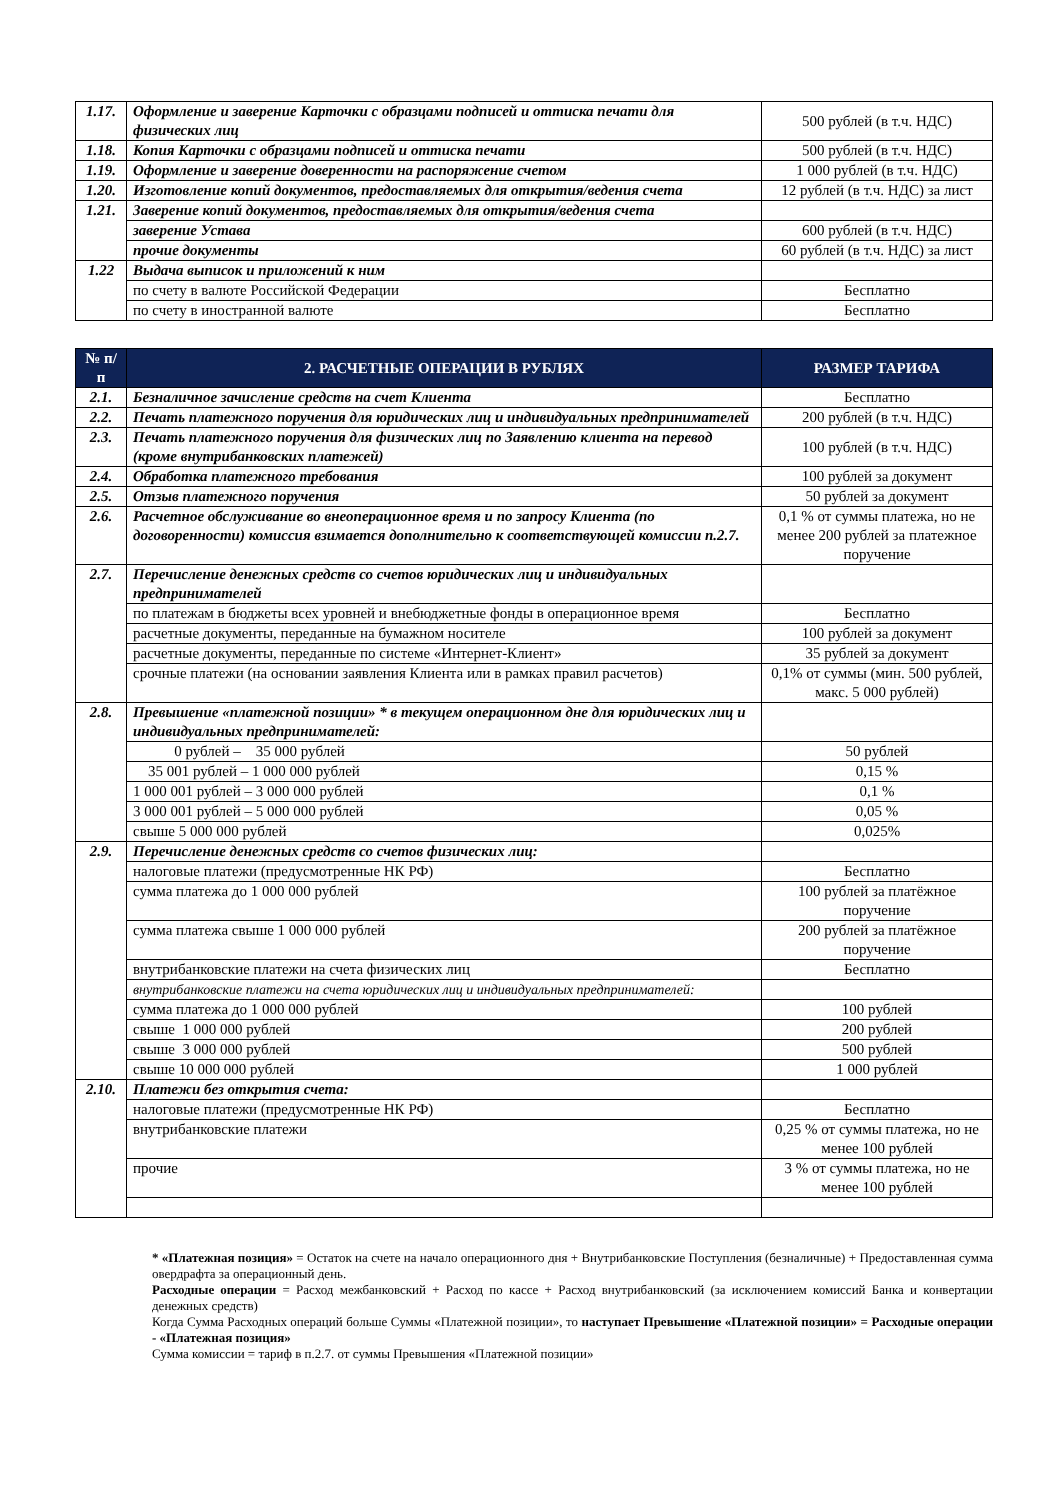| 1.17. | Оформление и заверение Карточки с образцами подписей и оттиска печати для физических лиц | 500 рублей (в т.ч. НДС) |
| 1.18. | Копия Карточки с образцами подписей и оттиска печати | 500 рублей (в т.ч. НДС) |
| 1.19. | Оформление и заверение доверенности на распоряжение счетом | 1 000 рублей (в т.ч. НДС) |
| 1.20. | Изготовление копий документов, предоставляемых для открытия/ведения счета | 12 рублей (в т.ч. НДС) за лист |
| 1.21. | Заверение копий документов, предоставляемых для открытия/ведения счета | |
| | заверение Устава | 600 рублей (в т.ч. НДС) |
| | прочие документы | 60 рублей (в т.ч. НДС) за лист |
| 1.22 | Выдача выписок и приложений к ним | |
| | по счету в валюте Российской Федерации | Бесплатно |
| | по счету в иностранной валюте | Бесплатно |
| № п/п | 2. РАСЧЕТНЫЕ ОПЕРАЦИИ В РУБЛЯХ | РАЗМЕР ТАРИФА |
| --- | --- | --- |
| 2.1. | Безналичное зачисление средств на счет Клиента | Бесплатно |
| 2.2. | Печать платежного поручения для юридических лиц и индивидуальных предпринимателей | 200 рублей (в т.ч. НДС) |
| 2.3. | Печать платежного поручения для физических лиц по Заявлению клиента на перевод (кроме внутрибанковских платежей) | 100 рублей (в т.ч. НДС) |
| 2.4. | Обработка платежного требования | 100 рублей за документ |
| 2.5. | Отзыв платежного поручения | 50 рублей за документ |
| 2.6. | Расчетное обслуживание во внеоперационное время и по запросу Клиента (по договоренности) комиссия взимается дополнительно к соответствующей комиссии п.2.7. | 0,1 % от суммы платежа, но не менее 200 рублей за платежное поручение |
| 2.7. | Перечисление денежных средств со счетов юридических лиц и индивидуальных предпринимателей | |
| | по платежам в бюджеты всех уровней и внебюджетные фонды в операционное время | Бесплатно |
| | расчетные документы, переданные на бумажном носителе | 100 рублей за документ |
| | расчетные документы, переданные по системе «Интернет-Клиент» | 35 рублей за документ |
| | срочные платежи (на основании заявления Клиента или в рамках правил расчетов) | 0,1% от суммы (мин. 500 рублей, макс. 5 000 рублей) |
| 2.8. | Превышение «платежной позиции» * в текущем операционном дне для юридических лиц и индивидуальных предпринимателей: | |
| | 0 рублей – 35 000 рублей | 50 рублей |
| | 35 001 рублей – 1 000 000 рублей | 0,15 % |
| | 1 000 001 рублей – 3 000 000 рублей | 0,1 % |
| | 3 000 001 рублей – 5 000 000 рублей | 0,05 % |
| | свыше 5 000 000 рублей | 0,025% |
| 2.9. | Перечисление денежных средств со счетов физических лиц: | |
| | налоговые платежи (предусмотренные НК РФ) | Бесплатно |
| | сумма платежа до 1 000 000 рублей | 100 рублей за платёжное поручение |
| | сумма платежа свыше 1 000 000 рублей | 200 рублей за платёжное поручение |
| | внутрибанковские платежи на счета физических лиц | Бесплатно |
| | внутрибанковские платежи на счета юридических лиц и индивидуальных предпринимателей: | |
| | сумма платежа до 1 000 000 рублей | 100 рублей |
| | свыше 1 000 000 рублей | 200 рублей |
| | свыше 3 000 000 рублей | 500 рублей |
| | свыше 10 000 000 рублей | 1 000 рублей |
| 2.10. | Платежи без открытия счета: | |
| | налоговые платежи (предусмотренные НК РФ) | Бесплатно |
| | внутрибанковские платежи | 0,25 % от суммы платежа, но не менее 100 рублей |
| | прочие | 3 % от суммы платежа, но не менее 100 рублей |
* «Платежная позиция» = Остаток на счете на начало операционного дня + Внутрибанковские Поступления (безналичные) + Предоставленная сумма овердрафта за операционный день.
Расходные операции = Расход межбанковский + Расход по кассе + Расход внутрибанковский (за исключением комиссий Банка и конвертации денежных средств)
Когда Сумма Расходных операций больше Суммы «Платежной позиции», то наступает Превышение «Платежной позиции» = Расходные операции - «Платежная позиция»
Сумма комиссии = тариф в п.2.7. от суммы Превышения «Платежной позиции»